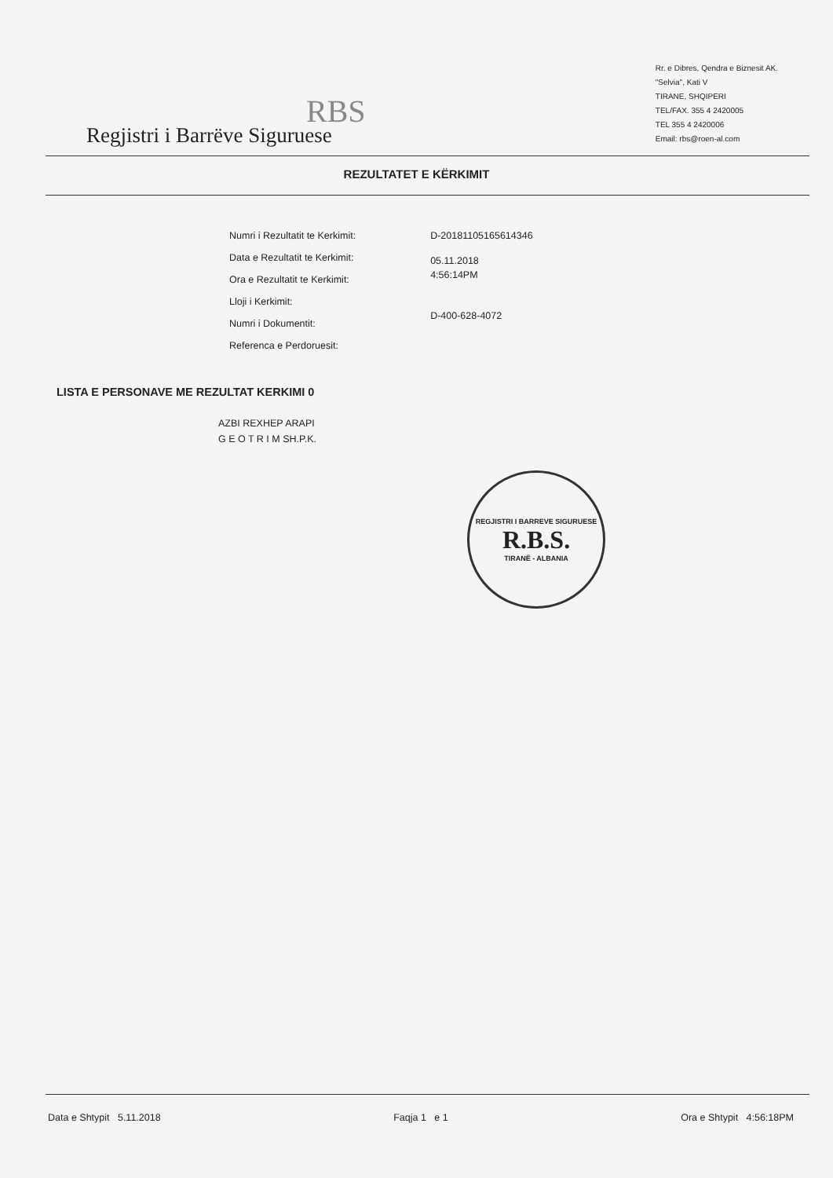RBS
Regjistri i Barrëve Siguruese
Rr. e Dibres, Qendra e Biznesit AK.
"Selvia", Kati V
TIRANE, SHQIPERI
TEL/FAX. 355 4 2420005
TEL 355 4 2420006
Email: rbs@roen-al.com
REZULTATET E KËRKIMIT
Numri i Rezultatit te Kerkimit:
Data e Rezultatit te Kerkimit:
Ora e Rezultatit te Kerkimit:
Lloji i Kerkimit:
Numri i Dokumentit:
Referenca e Perdoruesit:
D-20181105165614346
05.11.2018
4:56:14PM
D-400-628-4072
LISTA E PERSONAVE ME REZULTAT KERKIMI 0
AZBI REXHEP ARAPI
G E O T R I M SH.P.K.
REGJISTRI I BARREVE SIGURUESE
R.B.S.
TIRANË - ALBANIA
Data e Shtypit 5.11.2018 Faqja 1 e 1 Ora e Shtypit 4:56:18PM